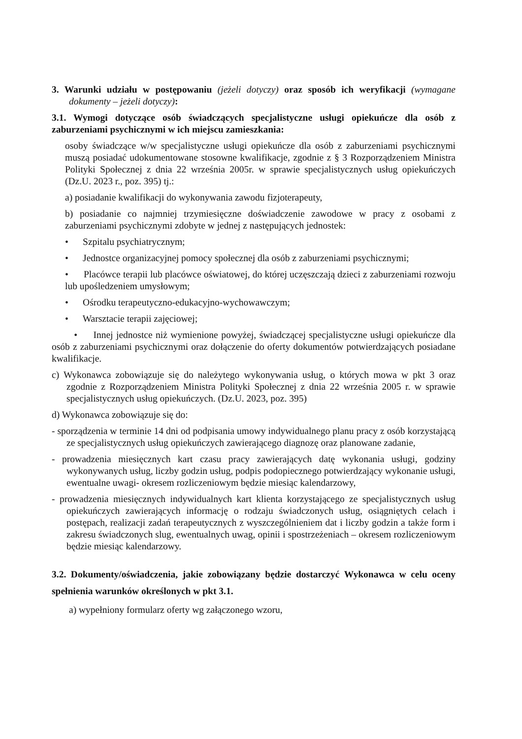3. Warunki udziału w postępowaniu (jeżeli dotyczy) oraz sposób ich weryfikacji (wymagane dokumenty – jeżeli dotyczy):
3.1. Wymogi dotyczące osób świadczących specjalistyczne usługi opiekuńcze dla osób z zaburzeniami psychicznymi w ich miejscu zamieszkania:
osoby świadczące w/w specjalistyczne usługi opiekuńcze dla osób z zaburzeniami psychicznymi muszą posiadać udokumentowane stosowne kwalifikacje, zgodnie z § 3 Rozporządzeniem Ministra Polityki Społecznej z dnia 22 września 2005r. w sprawie specjalistycznych usług opiekuńczych (Dz.U. 2023 r., poz. 395) tj.:
a) posiadanie kwalifikacji do wykonywania zawodu fizjoterapeuty,
b) posiadanie co najmniej trzymiesięczne doświadczenie zawodowe w pracy z osobami z zaburzeniami psychicznymi zdobyte w jednej z następujących jednostek:
• Szpitalu psychiatrycznym;
• Jednostce organizacyjnej pomocy społecznej dla osób z zaburzeniami psychicznymi;
• Placówce terapii lub placówce oświatowej, do której uczęszczają dzieci z zaburzeniami rozwoju lub upośledzeniem umysłowym;
• Ośrodku terapeutyczno-edukacyjno-wychowawczym;
• Warsztacie terapii zajęciowej;
• Innej jednostce niż wymienione powyżej, świadczącej specjalistyczne usługi opiekuńcze dla osób z zaburzeniami psychicznymi oraz dołączenie do oferty dokumentów potwierdzających posiadane kwalifikacje.
c) Wykonawca zobowiązuje się do należytego wykonywania usług, o których mowa w pkt 3 oraz zgodnie z Rozporządzeniem Ministra Polityki Społecznej z dnia 22 września 2005 r. w sprawie specjalistycznych usług opiekuńczych. (Dz.U. 2023, poz. 395)
d) Wykonawca zobowiązuje się do:
- sporządzenia w terminie 14 dni od podpisania umowy indywidualnego planu pracy z osób korzystającą ze specjalistycznych usług opiekuńczych zawierającego diagnozę oraz planowane zadanie,
- prowadzenia miesięcznych kart czasu pracy zawierających datę wykonania usługi, godziny wykonywanych usług, liczby godzin usług, podpis podopiecznego potwierdzający wykonanie usługi, ewentualne uwagi- okresem rozliczeniowym będzie miesiąc kalendarzowy,
- prowadzenia miesięcznych indywidualnych kart klienta korzystającego ze specjalistycznych usług opiekuńczych zawierających informację o rodzaju świadczonych usług, osiągniętych celach i postępach, realizacji zadań terapeutycznych z wyszczególnieniem dat i liczby godzin a także form i zakresu świadczonych slug, ewentualnych uwag, opinii i spostrzeżeniach – okresem rozliczeniowym będzie miesiąc kalendarzowy.
3.2. Dokumenty/oświadczenia, jakie zobowiązany będzie dostarczyć Wykonawca w celu oceny spełnienia warunków określonych w pkt 3.1.
a) wypełniony formularz oferty wg załączonego wzoru,